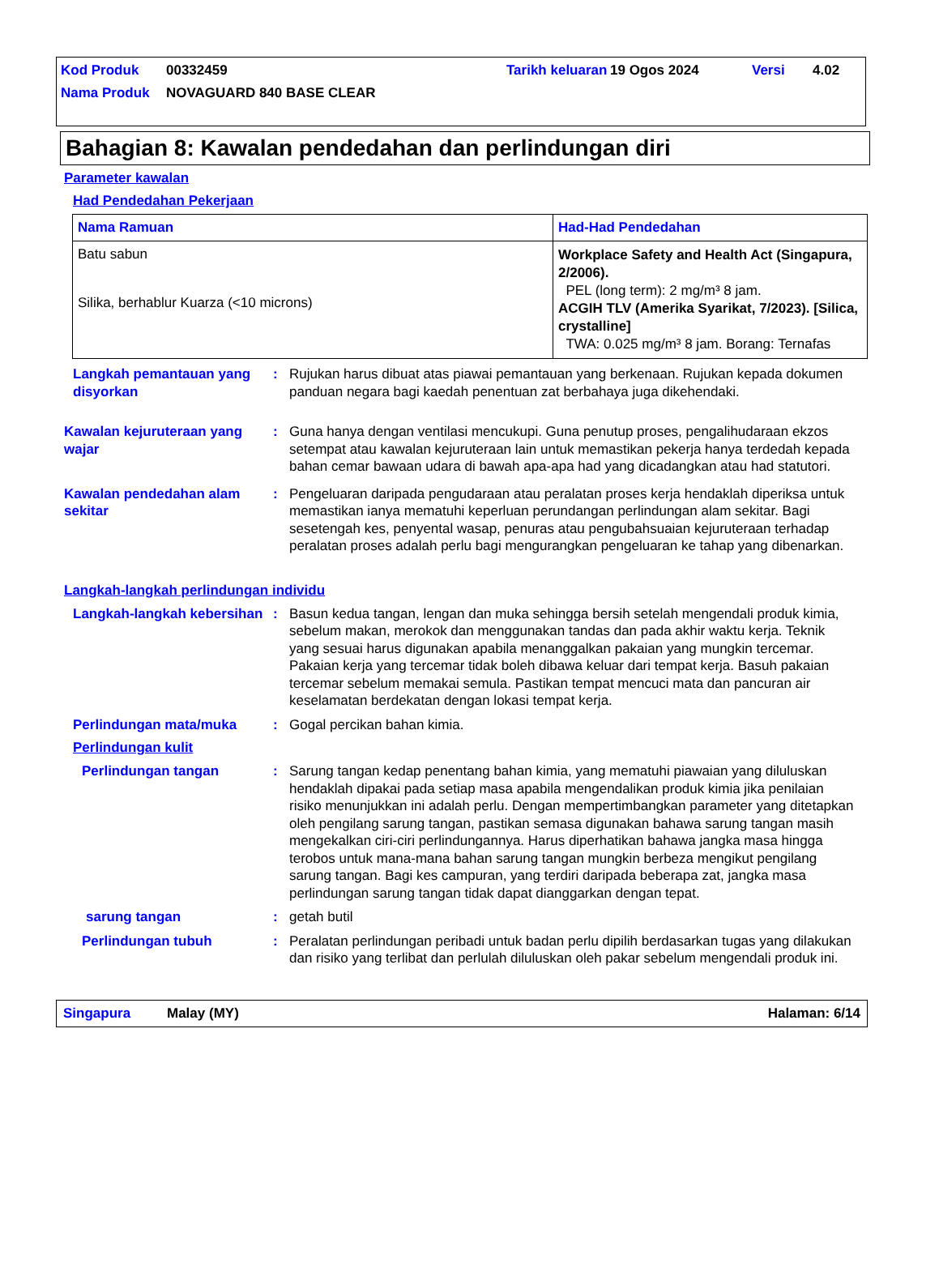| Kod Produk | 00332459 | Tarikh keluaran | 19 Ogos 2024 | Versi | 4.02 |
| Nama Produk | NOVAGUARD 840 BASE CLEAR | | | | |
Bahagian 8: Kawalan pendedahan dan perlindungan diri
Parameter kawalan
Had Pendedahan Pekerjaan
| Nama Ramuan | Had-Had Pendedahan |
| --- | --- |
| Batu sabun Silika, berhablur Kuarza (<10 microns) | Workplace Safety and Health Act (Singapura, 2/2006). PEL (long term): 2 mg/m³ 8 jam. ACGIH TLV (Amerika Syarikat, 7/2023). [Silica, crystalline] TWA: 0.025 mg/m³ 8 jam. Borang: Ternafas |
Langkah pemantauan yang disyorkan
: Rujukan harus dibuat atas piawai pemantauan yang berkenaan. Rujukan kepada dokumen panduan negara bagi kaedah penentuan zat berbahaya juga dikehendaki.
Kawalan kejuruteraan yang wajar
: Guna hanya dengan ventilasi mencukupi. Guna penutup proses, pengalihudaraan ekzos setempat atau kawalan kejuruteraan lain untuk memastikan pekerja hanya terdedah kepada bahan cemar bawaan udara di bawah apa-apa had yang dicadangkan atau had statutori.
Kawalan pendedahan alam sekitar
: Pengeluaran daripada pengudaraan atau peralatan proses kerja hendaklah diperiksa untuk memastikan ianya mematuhi keperluan perundangan perlindungan alam sekitar. Bagi sesetengah kes, penyental wasap, penuras atau pengubahsuaian kejuruteraan terhadap peralatan proses adalah perlu bagi mengurangkan pengeluaran ke tahap yang dibenarkan.
Langkah-langkah perlindungan individu
Langkah-langkah kebersihan
: Basun kedua tangan, lengan dan muka sehingga bersih setelah mengendali produk kimia, sebelum makan, merokok dan menggunakan tandas dan pada akhir waktu kerja. Teknik yang sesuai harus digunakan apabila menanggalkan pakaian yang mungkin tercemar. Pakaian kerja yang tercemar tidak boleh dibawa keluar dari tempat kerja. Basuh pakaian tercemar sebelum memakai semula. Pastikan tempat mencuci mata dan pancuran air keselamatan berdekatan dengan lokasi tempat kerja.
Perlindungan mata/muka : Gogal percikan bahan kimia.
Perlindungan kulit
Perlindungan tangan : Sarung tangan kedap penentang bahan kimia, yang mematuhi piawaian yang diluluskan hendaklah dipakai pada setiap masa apabila mengendalikan produk kimia jika penilaian risiko menunjukkan ini adalah perlu. Dengan mempertimbangkan parameter yang ditetapkan oleh pengilang sarung tangan, pastikan semasa digunakan bahawa sarung tangan masih mengekalkan ciri-ciri perlindungannya. Harus diperhatikan bahawa jangka masa hingga terobos untuk mana-mana bahan sarung tangan mungkin berbeza mengikut pengilang sarung tangan. Bagi kes campuran, yang terdiri daripada beberapa zat, jangka masa perlindungan sarung tangan tidak dapat dianggarkan dengan tepat.
sarung tangan : getah butil
Perlindungan tubuh : Peralatan perlindungan peribadi untuk badan perlu dipilih berdasarkan tugas yang dilakukan dan risiko yang terlibat dan perlulah diluluskan oleh pakar sebelum mengendali produk ini.
Singapura Malay (MY) Halaman: 6/14